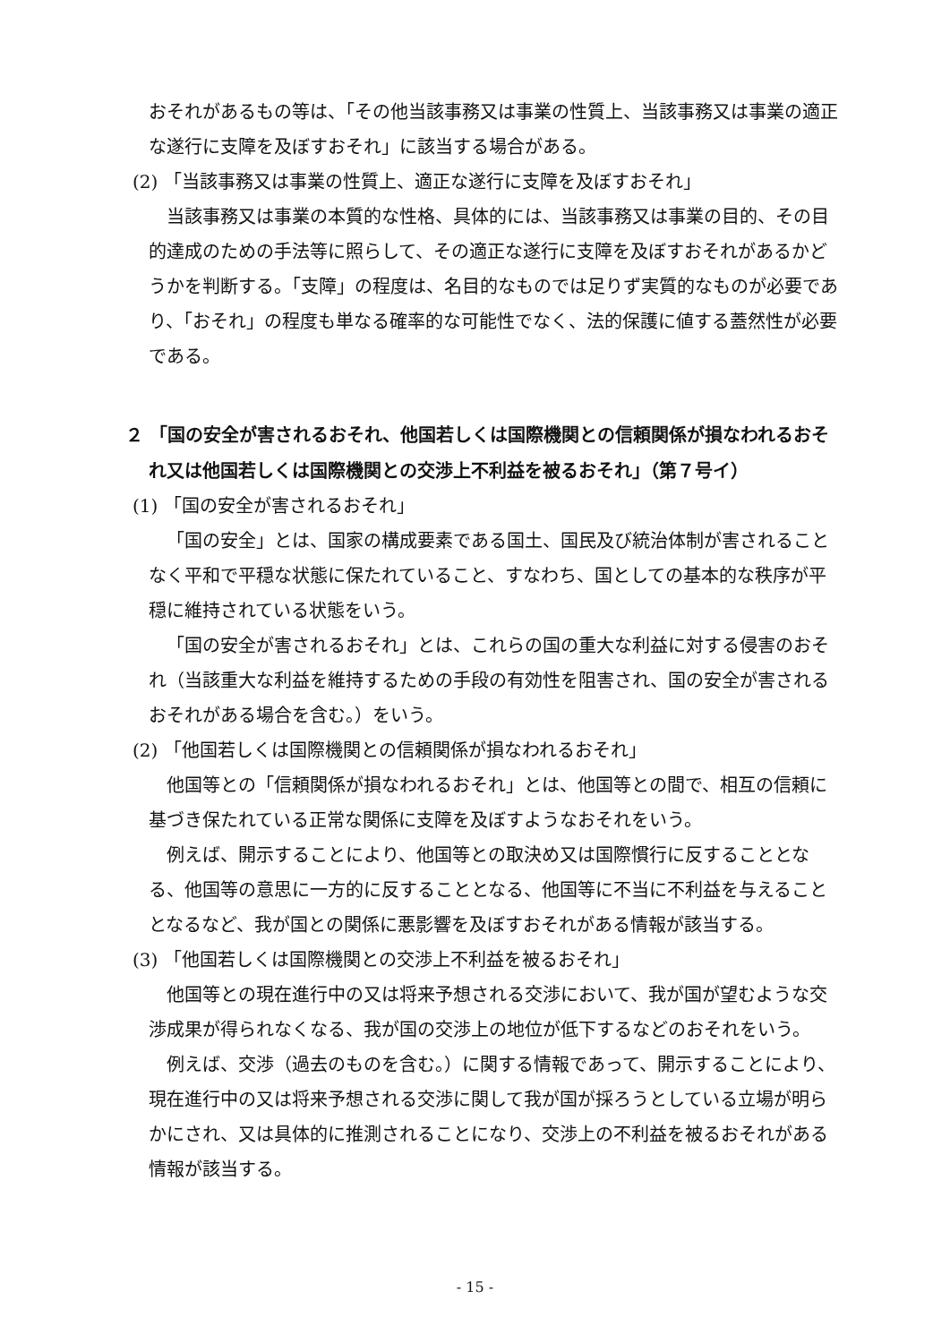おそれがあるもの等は、「その他当該事務又は事業の性質上、当該事務又は事業の適正な遂行に支障を及ぼすおそれ」に該当する場合がある。
(2) 「当該事務又は事業の性質上、適正な遂行に支障を及ぼすおそれ」
当該事務又は事業の本質的な性格、具体的には、当該事務又は事業の目的、その目的達成のための手法等に照らして、その適正な遂行に支障を及ぼすおそれがあるかどうかを判断する。「支障」の程度は、名目的なものでは足りず実質的なものが必要であり、「おそれ」の程度も単なる確率的な可能性でなく、法的保護に値する蓋然性が必要である。
２ 「国の安全が害されるおそれ、他国若しくは国際機関との信頼関係が損なわれるおそれ又は他国若しくは国際機関との交渉上不利益を被るおそれ」（第７号イ）
(1) 「国の安全が害されるおそれ」
「国の安全」とは、国家の構成要素である国土、国民及び統治体制が害されることなく平和で平穏な状態に保たれていること、すなわち、国としての基本的な秩序が平穏に維持されている状態をいう。
「国の安全が害されるおそれ」とは、これらの国の重大な利益に対する侵害のおそれ（当該重大な利益を維持するための手段の有効性を阻害され、国の安全が害されるおそれがある場合を含む。）をいう。
(2) 「他国若しくは国際機関との信頼関係が損なわれるおそれ」
他国等との「信頼関係が損なわれるおそれ」とは、他国等との間で、相互の信頼に基づき保たれている正常な関係に支障を及ぼすようなおそれをいう。
例えば、開示することにより、他国等との取決め又は国際慣行に反することとなる、他国等の意思に一方的に反することとなる、他国等に不当に不利益を与えることとなるなど、我が国との関係に悪影響を及ぼすおそれがある情報が該当する。
(3) 「他国若しくは国際機関との交渉上不利益を被るおそれ」
他国等との現在進行中の又は将来予想される交渉において、我が国が望むような交渉成果が得られなくなる、我が国の交渉上の地位が低下するなどのおそれをいう。
例えば、交渉（過去のものを含む。）に関する情報であって、開示することにより、現在進行中の又は将来予想される交渉に関して我が国が採ろうとしている立場が明らかにされ、又は具体的に推測されることになり、交渉上の不利益を被るおそれがある情報が該当する。
- 15 -